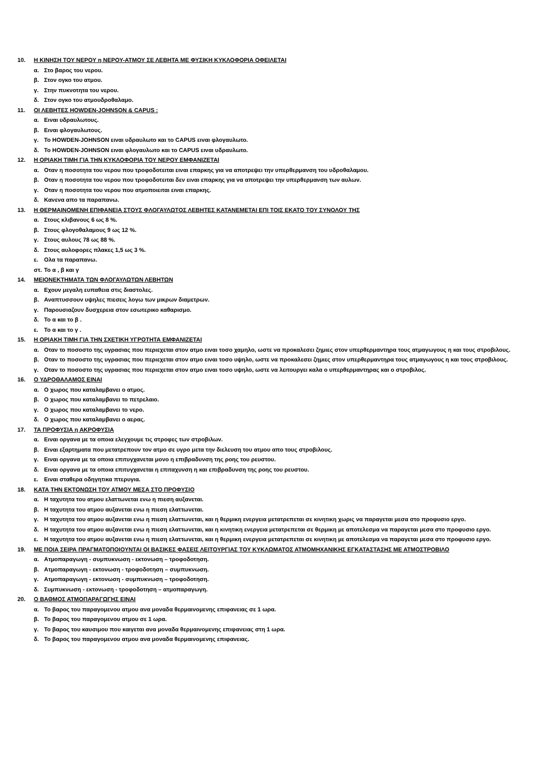10. Η ΚΙΝΗΣΗ ΤΟΥ ΝΕΡΟΥ η ΝΕΡΟΥ-ΑΤΜΟΥ ΣΕ ΛΕΒΗΤΑ ΜΕ ΦΥΣΙΚΗ ΚΥΚΛΟΦΟΡΙΑ ΟΦΕΙΛΕΤΑΙ
α. Στο βαρος του νερου.
β. Στον ογκο του ατμου.
γ. Στην πυκνοτητα του νερου.
δ. Στον ογκο του ατμουδροθαλαμο.
11. ΟΙ ΛΕΒΗΤΕΣ HOWDEN-JOHNSON & CAPUS :
α. Ειναι υδραυλωτους.
β. Ειναι φλογαυλωτους.
γ. Το HOWDEN-JOHNSON ειναι υδραυλωτο και το CAPUS ειναι φλογαυλωτο.
δ. Το HOWDEN-JOHNSON ειναι φλογαυλωτο και το CAPUS ειναι υδραυλωτο.
12. Η ΟΡΙΑΚΗ ΤΙΜΗ ΓΙΑ ΤΗΝ ΚΥΚΛΟΦΟΡΙΑ ΤΟΥ ΝΕΡΟΥ ΕΜΦΑΝΙΖΕΤΑΙ
α. Οταν η ποσοτητα του νερου που τροφοδοτειται ειναι επαρκης για να αποτρεψει την υπερθερμανση του υδροθαλαμου.
β. Οταν η ποσοτητα του νερου που τροφοδοτειται δεν ειναι επαρκης για να αποτρεψει την υπερθερμανση των αυλων.
γ. Οταν η ποσοτητα του νερου που ατμοποιειται ειναι επαρκης.
δ. Κανενα απο τα παραπανω.
13. Η ΘΕΡΜΑΙΝΟΜΕΝΗ ΕΠΙΦΑΝΕΙΑ ΣΤΟΥΣ ΦΛΟΓΑΥΛΩΤΟΣ ΛΕΒΗΤΕΣ ΚΑΤΑΝΕΜΕΤΑΙ ΕΠΙ ΤΟΙΣ ΕΚΑΤΟ ΤΟΥ ΣΥΝΟΛΟΥ ΤΗΣ
α. Στους κλιβανους 6 ως 8 %.
β. Στους φλογοθαλαμους 9 ως 12 %.
γ. Στους αυλους 78 ως 88 %.
δ. Στους αυλοφορες πλακες 1,5 ως 3 %.
ε. Ολα τα παραπανω.
στ. Το α , β και γ
14. ΜΕΙΟΝΕΚΤΗΜΑΤΑ ΤΩΝ ΦΛΟΓΑΥΛΩΤΩΝ ΛΕΒΗΤΩΝ
α. Εχουν μεγαλη ευπαθεια στις διαστολες.
β. Αναπτυσσουν υψηλες πιεσεις λογω των μικρων διαμετρων.
γ. Παρουσιαζουν δυσχερεια στον εσωτερικο καθαρισμο.
δ. Το α και το β .
ε. Το α και το γ .
15. Η ΟΡΙΑΚΗ ΤΙΜΗ ΓΙΑ ΤΗΝ ΣΧΕΤΙΚΗ ΥΓΡΟΤΗΤΑ ΕΜΦΑΝΙΖΕΤΑΙ
α. Οταν το ποσοστο της υγρασιας που περιεχεται στον ατμο ειναι τοσο χαμηλο, ωστε να προκαλεσει ζημιες στον υπερθερμαντηρα τους ατμαγωγους η και τους στροβιλους.
β. Οταν το ποσοστο της υγρασιας που περιεχεται στον ατμο ειναι τοσο υψηλο, ωστε να προκαλεσει ζημιες στον υπερθερμαντηρα τους ατμαγωγους η και τους στροβιλους.
γ. Οταν το ποσοστο της υγρασιας που περιεχεται στον ατμο ειναι τοσο υψηλο, ωστε να λειτουργει καλα ο υπερθερμαντηρας και ο στροβιλος.
16. Ο ΥΔΡΟΘΑΛΑΜΟΣ ΕΙΝΑΙ
α. Ο χωρος που καταλαμβανει ο ατμος.
β. Ο χωρος που καταλαμβανει το πετρελαιο.
γ. Ο χωρος που καταλαμβανει το νερο.
δ. Ο χωρος που καταλαμβανει ο αερας.
17. ΤΑ ΠΡΟΦΥΣΙΑ η ΑΚΡΟΦΥΣΙΑ
α. Ειναι οργανα με τα οποια ελεγχουμε τις στροφες των στροβιλων.
β. Ειναι εξαρτηματα που μετατρεπουν τον ατμο σε υγρο μετα την διελευση του ατμου απο τους στροβιλους.
γ. Ειναι οργανα με τα οποια επιτυγχανεται μονο η επιβραδυνση της ροης του ρευστου.
δ. Ειναι οργανα με τα οποια επιτυγχανεται η επιταχυνση η και επιβραδυνση της ροης του ρευστου.
ε. Ειναι σταθερα οδηγητικα πτερυγια.
18. ΚΑΤΑ ΤΗΝ ΕΚΤΟΝΩΣΗ ΤΟΥ ΑΤΜΟΥ ΜΕΣΑ ΣΤΟ ΠΡΟΦΥΣΙΟ
α. Η ταχυτητα του ατμου ελαττωνεται ενω η πιεση αυξανεται.
β. Η ταχυτητα του ατμου αυξανεται ενω η πιεση ελαττωνεται.
γ. Η ταχυτητα του ατμου αυξανεται ενω η πιεση ελαττωνεται, και η θερμικη ενεργεια μετατρεπεται σε κινητικη χωρις να παραγεται μεσα στο προφυσιο εργο.
δ. Η ταχυτητα του ατμου αυξανεται ενω η πιεση ελαττωνεται, και η κινητικη ενεργεια μετατρεπεται σε θερμικη με αποτελεσμα να παραγεται μεσα στο προφυσιο εργο.
ε. Η ταχυτητα του ατμου αυξανεται ενω η πιεση ελαττωνεται, και η θερμικη ενεργεια μετατρεπεται σε κινητικη με αποτελεσμα να παραγεται μεσα στο προφυσιο εργο.
19. ΜΕ ΠΟΙΑ ΣΕΙΡΑ ΠΡΑΓΜΑΤΟΠΟΙΟΥΝΤΑΙ ΟΙ ΒΑΣΙΚΕΣ ΦΑΣΕΙΣ ΛΕΙΤΟΥΡΓΙΑΣ ΤΟΥ ΚΥΚΛΩΜΑΤΟΣ ΑΤΜΟΜΗΧΑΝΙΚΗΣ ΕΓΚΑΤΑΣΤΑΣΗΣ ΜΕ ΑΤΜΟΣΤΡΟΒΙΛΟ
α. Ατμοπαραγωγη - συμπυκνωση - εκτονωση – τροφοδοτηση.
β. Ατμοπαραγωγη - εκτονωση - τροφοδοτηση – συμπυκνωση.
γ. Ατμοπαραγωγη - εκτονωση - συμπυκνωση – τροφοδοτηση.
δ. Συμπυκνωση - εκτονωση - τροφοδοτηση – ατμοπαραγωγη.
20. Ο ΒΑΘΜΟΣ ΑΤΜΟΠΑΡΑΓΩΓΗΣ ΕΙΝΑΙ
α. Το βαρος του παραγομενου ατμου ανα μοναδα θερμαινομενης επιφανειας σε 1 ωρα.
β. Το βαρος του παραγομενου ατμου σε 1 ωρα.
γ. Το βαρος του καυσιμου που καιγεται ανα μοναδα θερμαινομενης επιφανειας στη 1 ωρα.
δ. Το βαρος του παραγομενου ατμου ανα μοναδα θερμαινομενης επιφανειας.